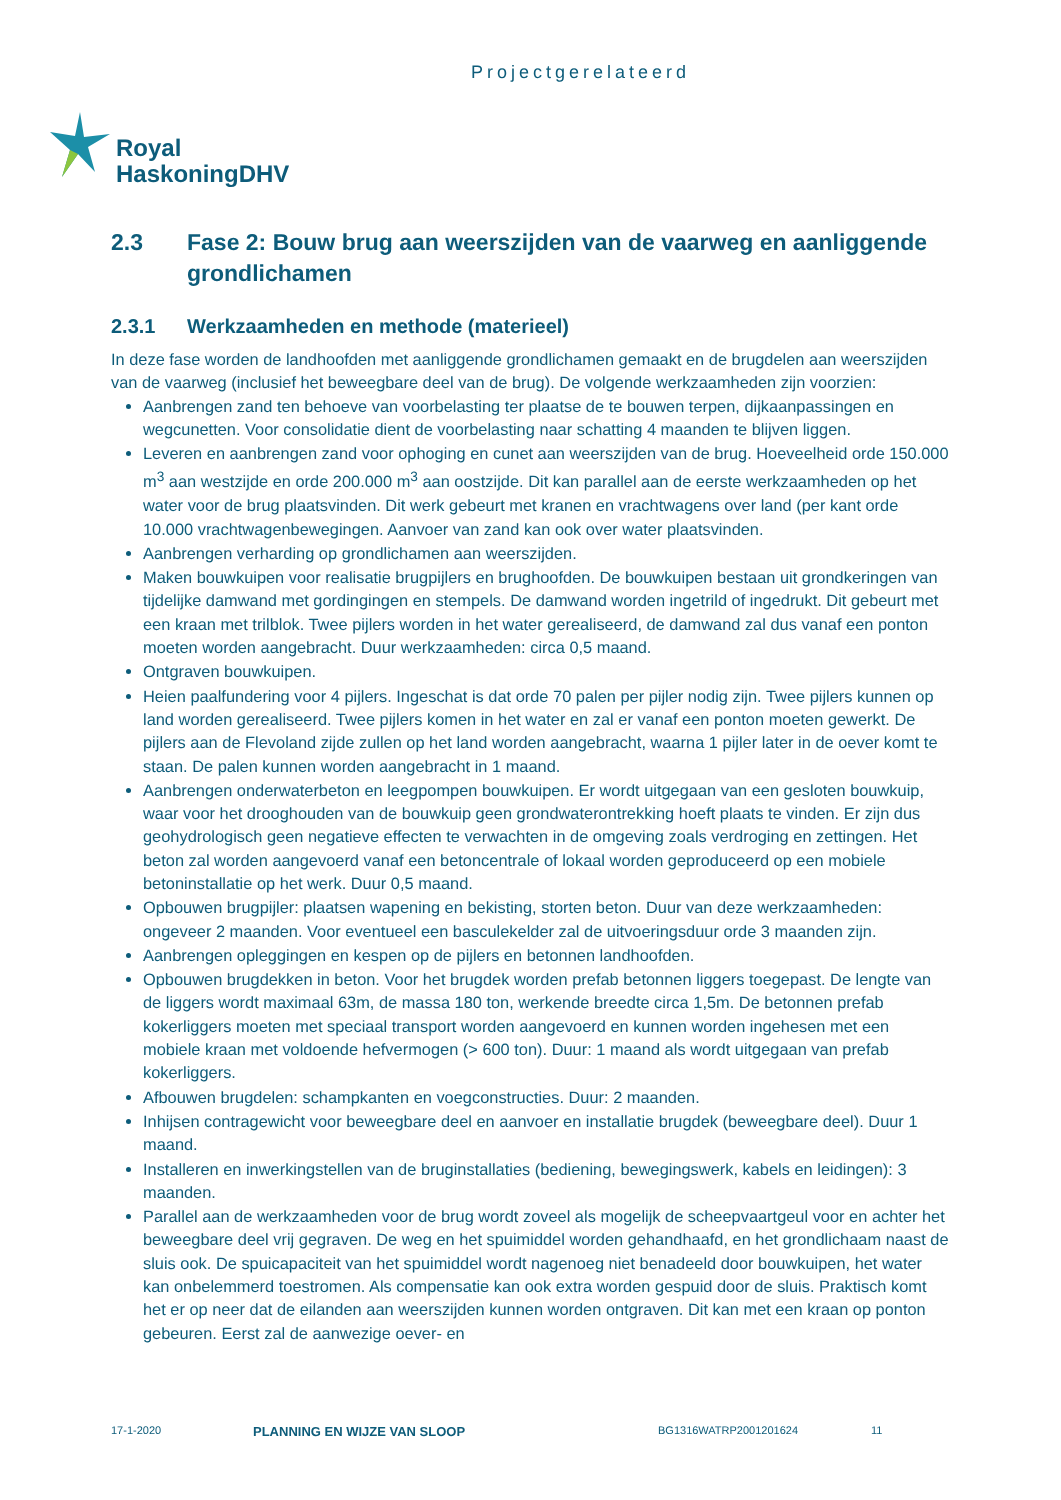Projectgerelateerd
Royal
HaskoningDHV
2.3 Fase 2: Bouw brug aan weerszijden van de vaarweg en aanliggende grondlichamen
2.3.1 Werkzaamheden en methode (materieel)
In deze fase worden de landhoofden met aanliggende grondlichamen gemaakt en de brugdelen aan weerszijden van de vaarweg (inclusief het beweegbare deel van de brug). De volgende werkzaamheden zijn voorzien:
Aanbrengen zand ten behoeve van voorbelasting ter plaatse de te bouwen terpen, dijkaanpassingen en wegcunetten. Voor consolidatie dient de voorbelasting naar schatting 4 maanden te blijven liggen.
Leveren en aanbrengen zand voor ophoging en cunet aan weerszijden van de brug. Hoeveelheid orde 150.000 m<sup>3</sup> aan westzijde en orde 200.000 m<sup>3</sup> aan oostzijde. Dit kan parallel aan de eerste werkzaamheden op het water voor de brug plaatsvinden. Dit werk gebeurt met kranen en vrachtwagens over land (per kant orde 10.000 vrachtwagenbewegingen. Aanvoer van zand kan ook over water plaatsvinden.
Aanbrengen verharding op grondlichamen aan weerszijden.
Maken bouwkuipen voor realisatie brugpijlers en brughoofden. De bouwkuipen bestaan uit grondkeringen van tijdelijke damwand met gordingingen en stempels. De damwand worden ingetrild of ingedrukt. Dit gebeurt met een kraan met trilblok. Twee pijlers worden in het water gerealiseerd, de damwand zal dus vanaf een ponton moeten worden aangebracht. Duur werkzaamheden: circa 0,5 maand.
Ontgraven bouwkuipen.
Heien paalfundering voor 4 pijlers. Ingeschat is dat orde 70 palen per pijler nodig zijn. Twee pijlers kunnen op land worden gerealiseerd. Twee pijlers komen in het water en zal er vanaf een ponton moeten gewerkt. De pijlers aan de Flevoland zijde zullen op het land worden aangebracht, waarna 1 pijler later in de oever komt te staan. De palen kunnen worden aangebracht in 1 maand.
Aanbrengen onderwaterbeton en leegpompen bouwkuipen. Er wordt uitgegaan van een gesloten bouwkuip, waar voor het drooghouden van de bouwkuip geen grondwaterontrekking hoeft plaats te vinden. Er zijn dus geohydrologisch geen negatieve effecten te verwachten in de omgeving zoals verdroging en zettingen. Het beton zal worden aangevoerd vanaf een betoncentrale of lokaal worden geproduceerd op een mobiele betoninstallatie op het werk. Duur 0,5 maand.
Opbouwen brugpijler: plaatsen wapening en bekisting, storten beton. Duur van deze werkzaamheden: ongeveer 2 maanden. Voor eventueel een basculekelder zal de uitvoeringsduur orde 3 maanden zijn.
Aanbrengen opleggingen en kespen op de pijlers en betonnen landhoofden.
Opbouwen brugdekken in beton. Voor het brugdek worden prefab betonnen liggers toegepast. De lengte van de liggers wordt maximaal 63m, de massa 180 ton, werkende breedte circa 1,5m. De betonnen prefab kokerliggers moeten met speciaal transport worden aangevoerd en kunnen worden ingehesen met een mobiele kraan met voldoende hefvermogen (> 600 ton). Duur: 1 maand als wordt uitgegaan van prefab kokerliggers.
Afbouwen brugdelen: schampkanten en voegconstructies. Duur: 2 maanden.
Inhijsen contragewicht voor beweegbare deel en aanvoer en installatie brugdek (beweegbare deel). Duur 1 maand.
Installeren en inwerkingstellen van de bruginstallaties (bediening, bewegingswerk, kabels en leidingen): 3 maanden.
Parallel aan de werkzaamheden voor de brug wordt zoveel als mogelijk de scheepvaartgeul voor en achter het beweegbare deel vrij gegraven. De weg en het spuimiddel worden gehandhaafd, en het grondlichaam naast de sluis ook. De spuicapaciteit van het spuimiddel wordt nagenoeg niet benadeeld door bouwkuipen, het water kan onbelemmerd toestromen. Als compensatie kan ook extra worden gespuid door de sluis. Praktisch komt het er op neer dat de eilanden aan weerszijden kunnen worden ontgraven. Dit kan met een kraan op ponton gebeuren. Eerst zal de aanwezige oever- en
17-1-2020 PLANNING EN WIJZE VAN SLOOP BG1316WATRP2001201624 11